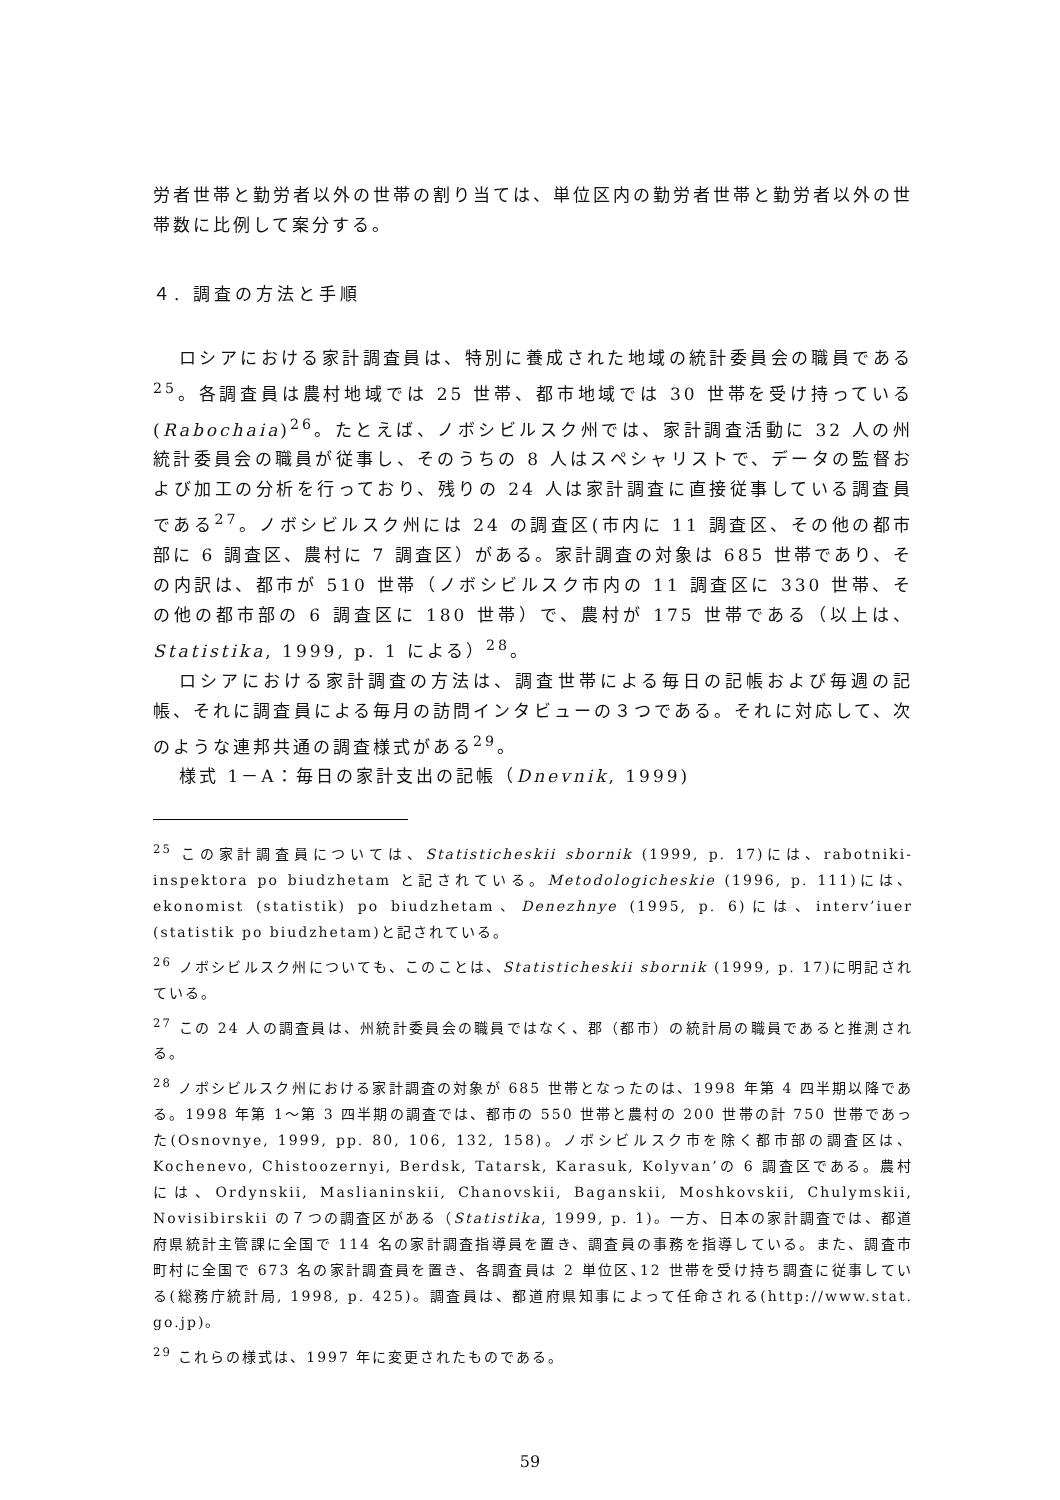労者世帯と勤労者以外の世帯の割り当ては、単位区内の勤労者世帯と勤労者以外の世帯数に比例して案分する。
４. 調査の方法と手順
ロシアにおける家計調査員は、特別に養成された地域の統計委員会の職員である<sup>25</sup>。各調査員は農村地域では 25 世帯、都市地域では 30 世帯を受け持っている(Rabochaia)<sup>26</sup>。たとえば、ノボシビルスク州では、家計調査活動に 32 人の州統計委員会の職員が従事し、そのうちの 8 人はスペシャリストで、データの監督および加工の分析を行っており、残りの 24 人は家計調査に直接従事している調査員である<sup>27</sup>。ノボシビルスク州には 24 の調査区(市内に 11 調査区、その他の都市部に 6 調査区、農村に 7 調査区）がある。家計調査の対象は 685 世帯であり、その内訳は、都市が 510 世帯（ノボシビルスク市内の 11 調査区に 330 世帯、その他の都市部の 6 調査区に 180 世帯）で、農村が 175 世帯である（以上は、Statistika, 1999, p. 1 による）<sup>28</sup>。
ロシアにおける家計調査の方法は、調査世帯による毎日の記帳および毎週の記帳、それに調査員による毎月の訪問インタビューの３つである。それに対応して、次のような連邦共通の調査様式がある<sup>29</sup>。
様式 1－A：毎日の家計支出の記帳（Dnevnik, 1999)
<sup>25</sup> この家計調査員については、Statisticheskii sbornik (1999, p. 17)には、rabotniki-inspektora po biudzhetam と記されている。Metodologicheskie (1996, p. 111)には、ekonomist (statistik) po biudzhetam、Denezhnye (1995, p. 6)には、interv’iuer (statistik po biudzhetam)と記されている。
<sup>26</sup> ノボシビルスク州についても、このことは、Statisticheskii sbornik (1999, p. 17)に明記されている。
<sup>27</sup> この 24 人の調査員は、州統計委員会の職員ではなく、郡（都市）の統計局の職員であると推測される。
<sup>28</sup> ノボシビルスク州における家計調査の対象が 685 世帯となったのは、1998 年第 4 四半期以降である。1998 年第 1～第 3 四半期の調査では、都市の 550 世帯と農村の 200 世帯の計 750 世帯であった(Osnovnye, 1999, pp. 80, 106, 132, 158)。ノボシビルスク市を除く都市部の調査区は、Kochenevo, Chistoozernyi, Berdsk, Tatarsk, Karasuk, Kolyvan’の 6 調査区である。農村には、Ordynskii, Maslianinskii, Chanovskii, Baganskii, Moshkovskii, Chulymskii, Novisibirskii の７つの調査区がある（Statistika, 1999, p. 1)。一方、日本の家計調査では、都道府県統計主管課に全国で 114 名の家計調査指導員を置き、調査員の事務を指導している。また、調査市町村に全国で 673 名の家計調査員を置き、各調査員は 2 単位区､12 世帯を受け持ち調査に従事している(総務庁統計局, 1998, p. 425)。調査員は、都道府県知事によって任命される(http://www.stat. go.jp)。
<sup>29</sup> これらの様式は、1997 年に変更されたものである。
59